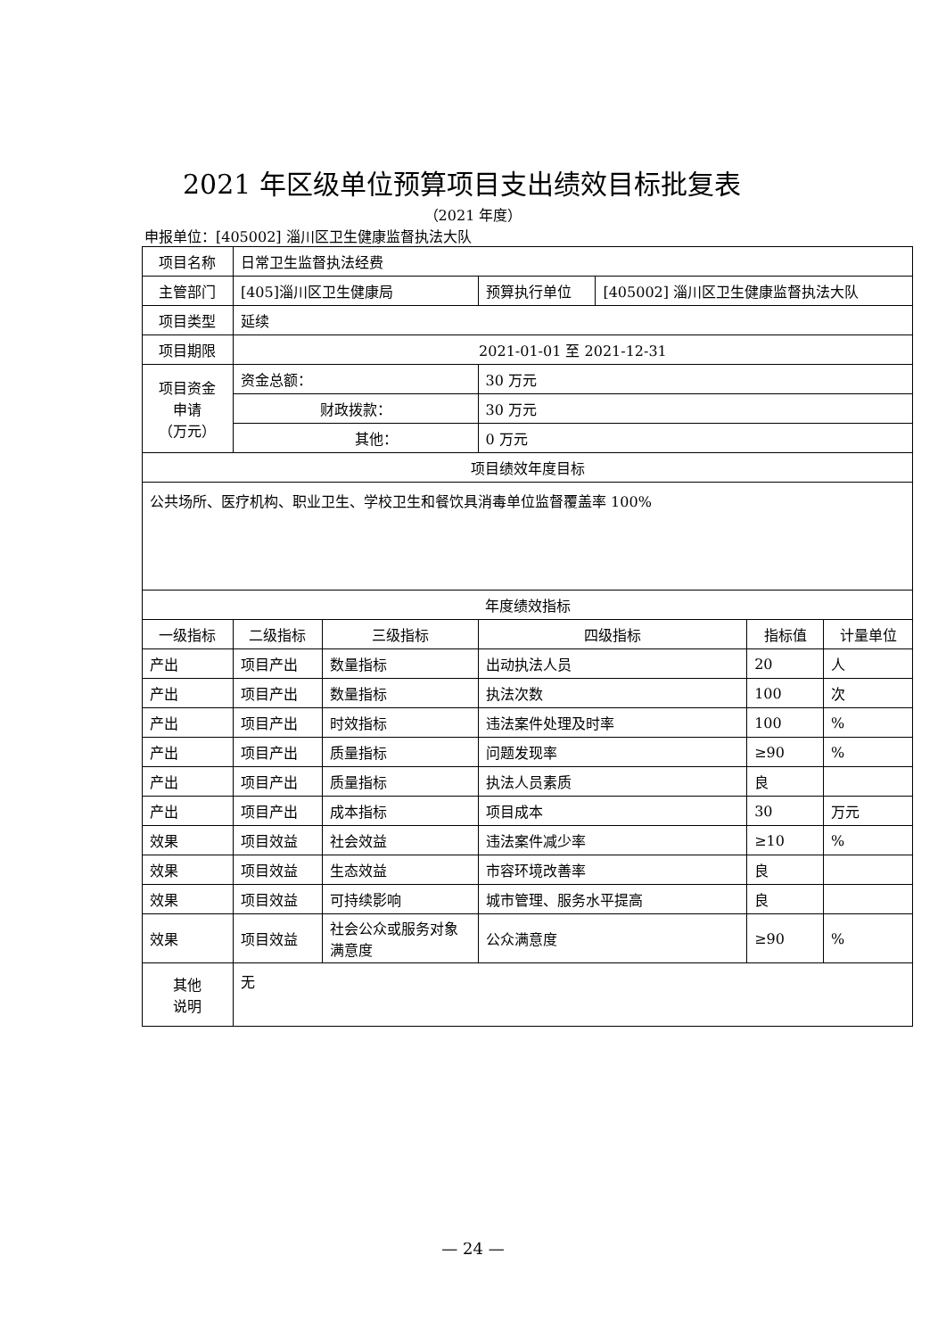2021 年区级单位预算项目支出绩效目标批复表
（2021 年度）
申报单位：[405002] 淄川区卫生健康监督执法大队
| 项目名称 | 日常卫生监督执法经费 | | | | | |
| 主管部门 | [405]淄川区卫生健康局 | | 预算执行单位 | [405002] 淄川区卫生健康监督执法大队 | | |
| 项目类型 | 延续 | | | | | |
| 项目期限 | 2021-01-01 至 2021-12-31 | | | | | |
| 项目资金 申请 （万元） | 资金总额： | | 30 万元 | | | |
| | 财政拨款： | | 30 万元 | | | |
| | 其他： | | 0 万元 | | | |
| 项目绩效年度目标 | | | | | | |
| 公共场所、医疗机构、职业卫生、学校卫生和餐饮具消毒单位监督覆盖率 100% | | | | | | |
| 年度绩效指标 | | | | | | |
| 一级指标 | 二级指标 | 三级指标 | 四级指标 | | 指标值 | 计量单位 |
| 产出 | 项目产出 | 数量指标 | 出动执法人员 | | 20 | 人 |
| 产出 | 项目产出 | 数量指标 | 执法次数 | | 100 | 次 |
| 产出 | 项目产出 | 时效指标 | 违法案件处理及时率 | | 100 | % |
| 产出 | 项目产出 | 质量指标 | 问题发现率 | | ≥90 | % |
| 产出 | 项目产出 | 质量指标 | 执法人员素质 | | 良 | |
| 产出 | 项目产出 | 成本指标 | 项目成本 | | 30 | 万元 |
| 效果 | 项目效益 | 社会效益 | 违法案件减少率 | | ≥10 | % |
| 效果 | 项目效益 | 生态效益 | 市容环境改善率 | | 良 | |
| 效果 | 项目效益 | 可持续影响 | 城市管理、服务水平提高 | | 良 | |
| 效果 | 项目效益 | 社会公众或服务对象满意度 | 公众满意度 | | ≥90 | % |
| 其他 说明 | 无 | | | | | |
— 24 —